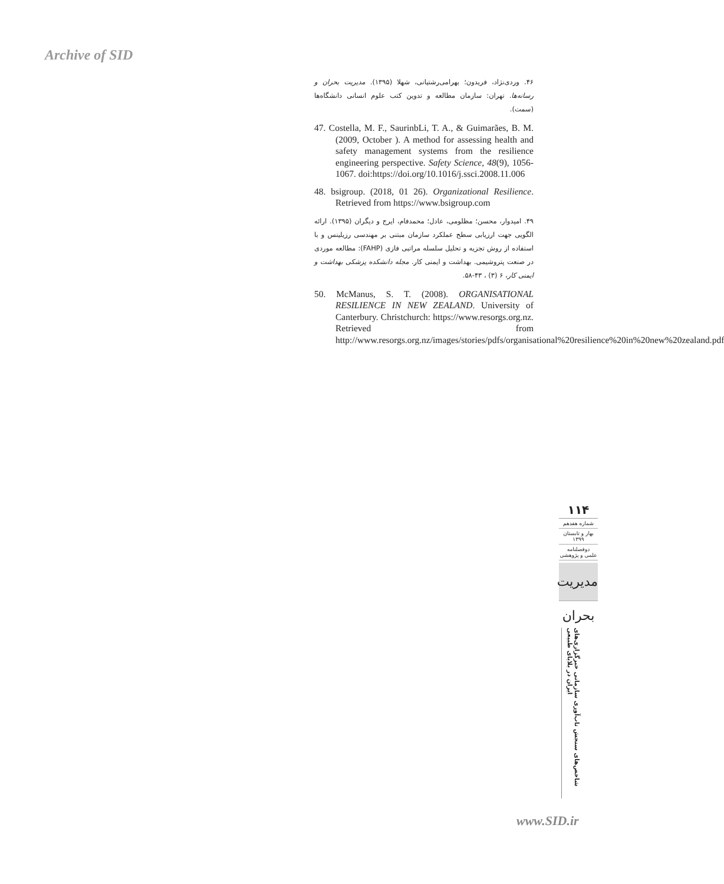Archive of SID
۴۶. وردی‌نژاد، فریدون؛ بهرامی‌رشتیانی، شهلا (۱۳۹۵). مدیریت بحران و رسانه‌ها. تهران: سازمان مطالعه و تدوین کتب علوم انسانی دانشگاه‌ها (سمت).
47. Costella, M. F., SaurinbLi, T. A., & Guimarães, B. M. (2009, October ). A method for assessing health and safety management systems from the resilience engineering perspective. Safety Science, 48(9), 1056-1067. doi:https://doi.org/10.1016/j.ssci.2008.11.006
48. bsigroup. (2018, 01 26). Organizational Resilience. Retrieved from https://www.bsigroup.com
۴۹. امیدوار، محسن؛ مظلومی، عادل؛ محمدفام، ایرج و دیگران (۱۳۹۵). ارائه الگویی جهت ارزیابی سطح عملکرد سازمان مبتنی بر مهندسی رزیلینس و با استفاده از روش تجزیه و تحلیل سلسله مراتبی فازی (FAHP): مطالعه موردی در صنعت پتروشیمی. بهداشت و ایمنی کار. مجله دانشکده پزشکی بهداشت و ایمنی کار، ۶ (۳) ، ۴۳-۵۸.
50. McManus, S. T. (2008). ORGANISATIONAL RESILIENCE IN NEW ZEALAND. University of Canterbury. Christchurch: https://www.resorgs.org.nz. Retrieved from http://www.resorgs.org.nz/images/stories/pdfs/organisational%20resilience%20in%20new%20zealand.pdf
۱۱۴
شماره هفدهم
بهار و تابستان
۱۳۹۹
دوفصلنامه
علمی و پژوهشی
مدیریت بحران
شاخص‌های سنجش تاب‌آوری سازمانی خبرگزاری‌های ایران در بلایای طبیعی
www.SID.ir